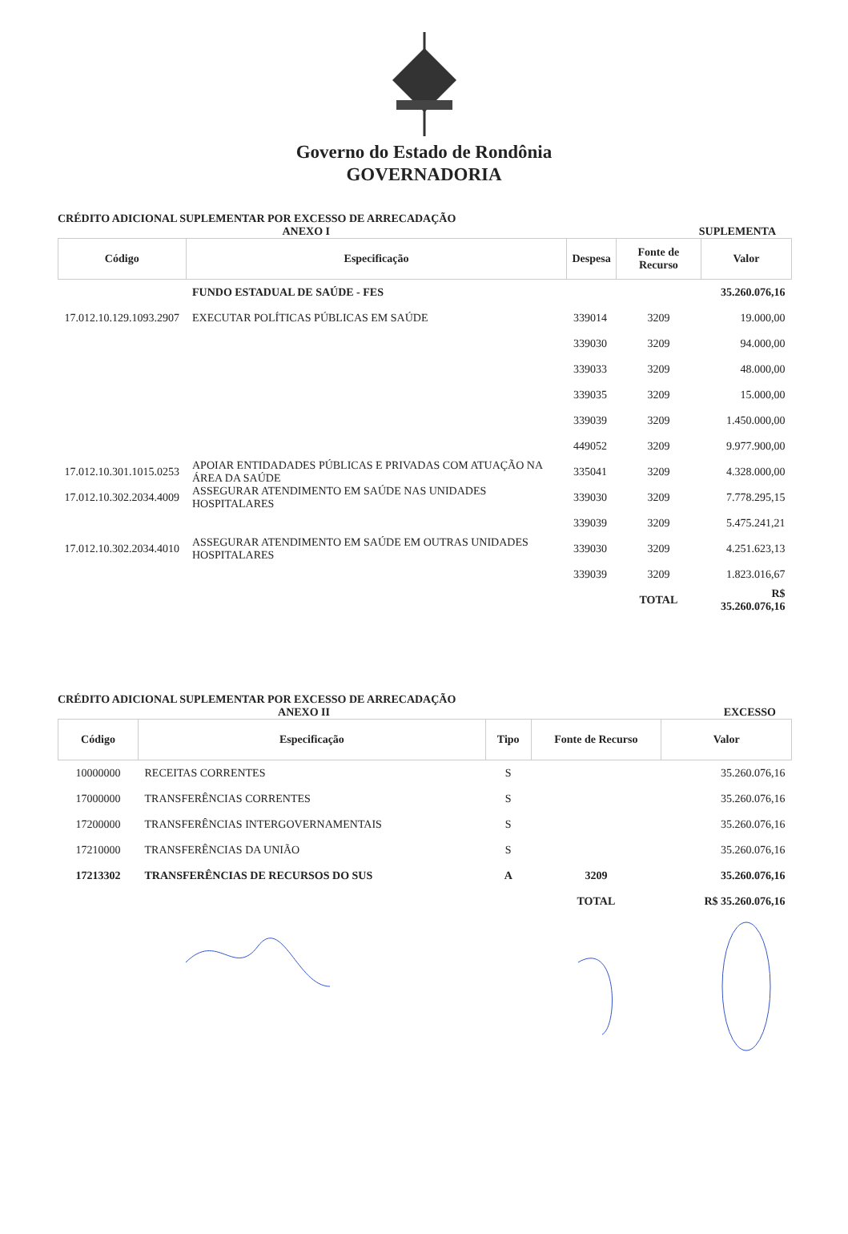Governo do Estado de Rondônia
GOVERNADORIA
CRÉDITO ADICIONAL SUPLEMENTAR POR EXCESSO DE ARRECADAÇÃO
ANEXO I SUPLEMENTA
| Código | Especificação | Despesa | Fonte de Recurso | Valor |
| --- | --- | --- | --- | --- |
| | FUNDO ESTADUAL DE SAÚDE - FES | | | 35.260.076,16 |
| 17.012.10.129.1093.2907 | EXECUTAR POLÍTICAS PÚBLICAS EM SAÚDE | 339014 | 3209 | 19.000,00 |
| | | 339030 | 3209 | 94.000,00 |
| | | 339033 | 3209 | 48.000,00 |
| | | 339035 | 3209 | 15.000,00 |
| | | 339039 | 3209 | 1.450.000,00 |
| | | 449052 | 3209 | 9.977.900,00 |
| 17.012.10.301.1015.0253 | APOIAR ENTIDADADES PÚBLICAS E PRIVADAS COM ATUAÇÃO NA ÁREA DA SAÚDE | 335041 | 3209 | 4.328.000,00 |
| 17.012.10.302.2034.4009 | ASSEGURAR ATENDIMENTO EM SAÚDE NAS UNIDADES HOSPITALARES | 339030 | 3209 | 7.778.295,15 |
| | | 339039 | 3209 | 5.475.241,21 |
| 17.012.10.302.2034.4010 | ASSEGURAR ATENDIMENTO EM SAÚDE EM OUTRAS UNIDADES HOSPITALARES | 339030 | 3209 | 4.251.623,13 |
| | | 339039 | 3209 | 1.823.016,67 |
| | | | TOTAL | R$ 35.260.076,16 |
CRÉDITO ADICIONAL SUPLEMENTAR POR EXCESSO DE ARRECADAÇÃO
ANEXO II EXCESSO
| Código | Especificação | Tipo | Fonte de Recurso | Valor |
| --- | --- | --- | --- | --- |
| 10000000 | RECEITAS CORRENTES | S | | 35.260.076,16 |
| 17000000 | TRANSFERÊNCIAS CORRENTES | S | | 35.260.076,16 |
| 17200000 | TRANSFERÊNCIAS INTERGOVERNAMENTAIS | S | | 35.260.076,16 |
| 17210000 | TRANSFERÊNCIAS DA UNIÃO | S | | 35.260.076,16 |
| 17213302 | TRANSFERÊNCIAS DE RECURSOS DO SUS | A | 3209 | 35.260.076,16 |
| | | | TOTAL | R$ 35.260.076,16 |